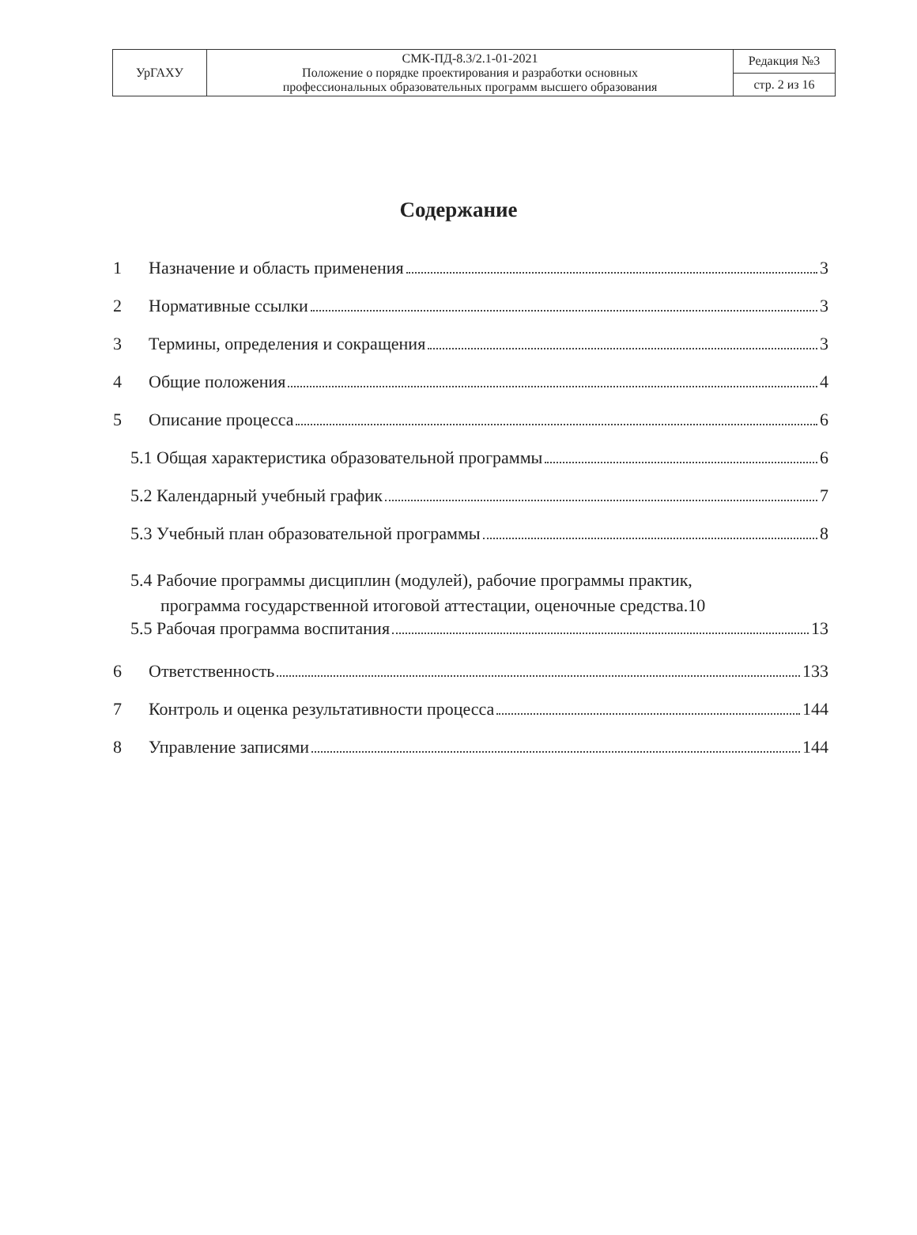| УрГАХУ | СМК-ПД-8.3/2.1-01-2021 Положение о порядке проектирования и разработки основных профессиональных образовательных программ высшего образования | Редакция №3 |
| | | стр. 2 из 16 |
Содержание
1 Назначение и область применения 3
2 Нормативные ссылки 3
3 Термины, определения и сокращения 3
4 Общие положения 4
5 Описание процесса 6
5.1 Общая характеристика образовательной программы 6
5.2 Календарный учебный график 7
5.3 Учебный план образовательной программы 8
5.4 Рабочие программы дисциплин (модулей), рабочие программы практик,
программа государственной итоговой аттестации, оценочные средства.10
5.5 Рабочая программа воспитания 13
6 Ответственность 133
7 Контроль и оценка результативности процесса 144
8 Управление записями 144